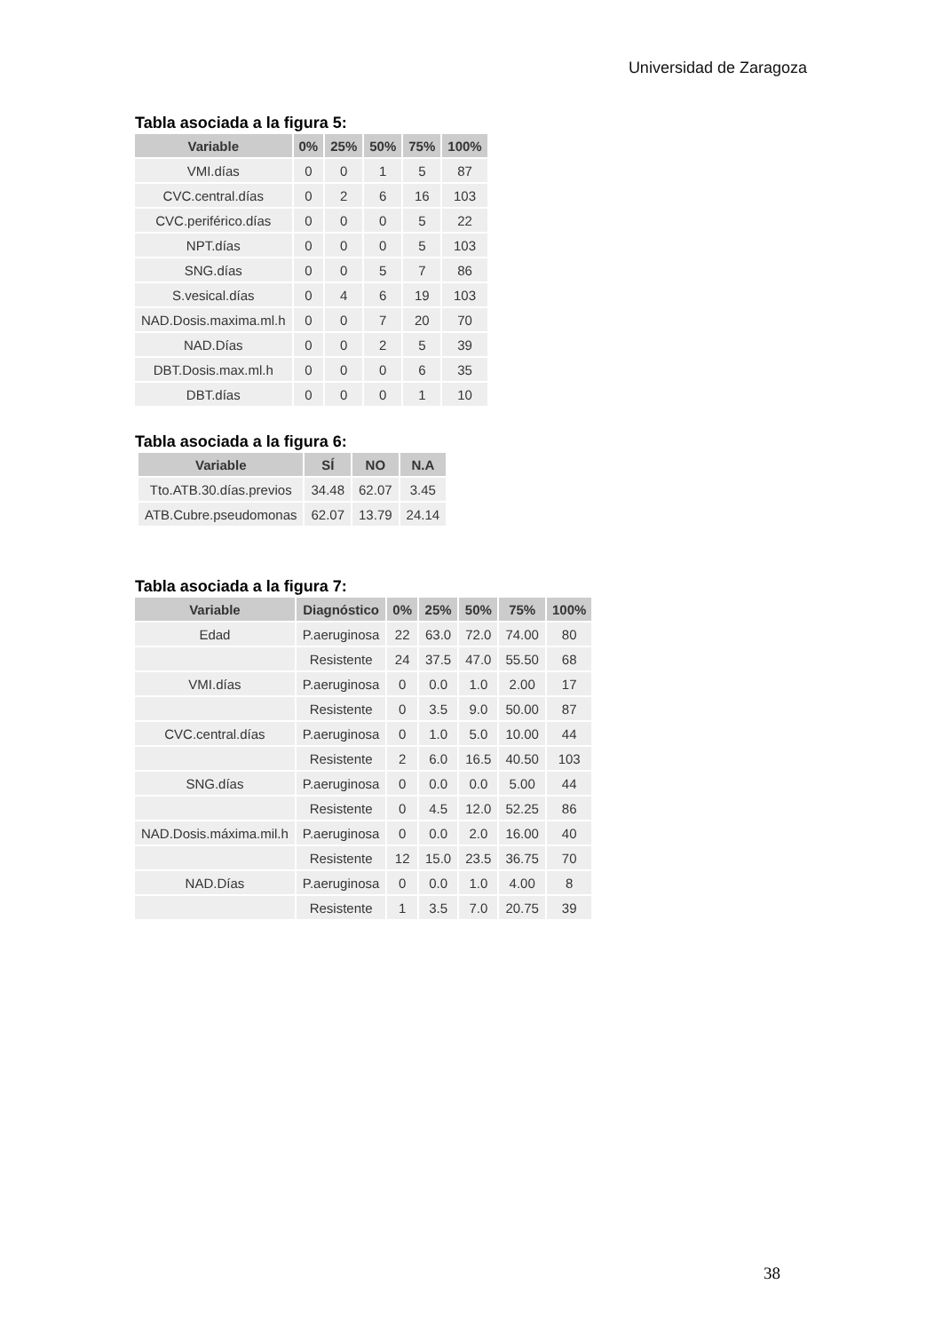Universidad de Zaragoza
Tabla asociada a la figura 5:
| Variable | 0% | 25% | 50% | 75% | 100% |
| --- | --- | --- | --- | --- | --- |
| VMI.días | 0 | 0 | 1 | 5 | 87 |
| CVC.central.días | 0 | 2 | 6 | 16 | 103 |
| CVC.periférico.días | 0 | 0 | 0 | 5 | 22 |
| NPT.días | 0 | 0 | 0 | 5 | 103 |
| SNG.días | 0 | 0 | 5 | 7 | 86 |
| S.vesical.días | 0 | 4 | 6 | 19 | 103 |
| NAD.Dosis.maxima.ml.h | 0 | 0 | 7 | 20 | 70 |
| NAD.Días | 0 | 0 | 2 | 5 | 39 |
| DBT.Dosis.max.ml.h | 0 | 0 | 0 | 6 | 35 |
| DBT.días | 0 | 0 | 0 | 1 | 10 |
Tabla asociada a la figura 6:
| Variable | SÍ | NO | N.A |
| --- | --- | --- | --- |
| Tto.ATB.30.días.previos | 34.48 | 62.07 | 3.45 |
| ATB.Cubre.pseudomonas | 62.07 | 13.79 | 24.14 |
Tabla asociada a la figura 7:
| Variable | Diagnóstico | 0% | 25% | 50% | 75% | 100% |
| --- | --- | --- | --- | --- | --- | --- |
| Edad | P.aeruginosa | 22 | 63.0 | 72.0 | 74.00 | 80 |
| | Resistente | 24 | 37.5 | 47.0 | 55.50 | 68 |
| VMI.días | P.aeruginosa | 0 | 0.0 | 1.0 | 2.00 | 17 |
| | Resistente | 0 | 3.5 | 9.0 | 50.00 | 87 |
| CVC.central.días | P.aeruginosa | 0 | 1.0 | 5.0 | 10.00 | 44 |
| | Resistente | 2 | 6.0 | 16.5 | 40.50 | 103 |
| SNG.días | P.aeruginosa | 0 | 0.0 | 0.0 | 5.00 | 44 |
| | Resistente | 0 | 4.5 | 12.0 | 52.25 | 86 |
| NAD.Dosis.máxima.mil.h | P.aeruginosa | 0 | 0.0 | 2.0 | 16.00 | 40 |
| | Resistente | 12 | 15.0 | 23.5 | 36.75 | 70 |
| NAD.Días | P.aeruginosa | 0 | 0.0 | 1.0 | 4.00 | 8 |
| | Resistente | 1 | 3.5 | 7.0 | 20.75 | 39 |
38